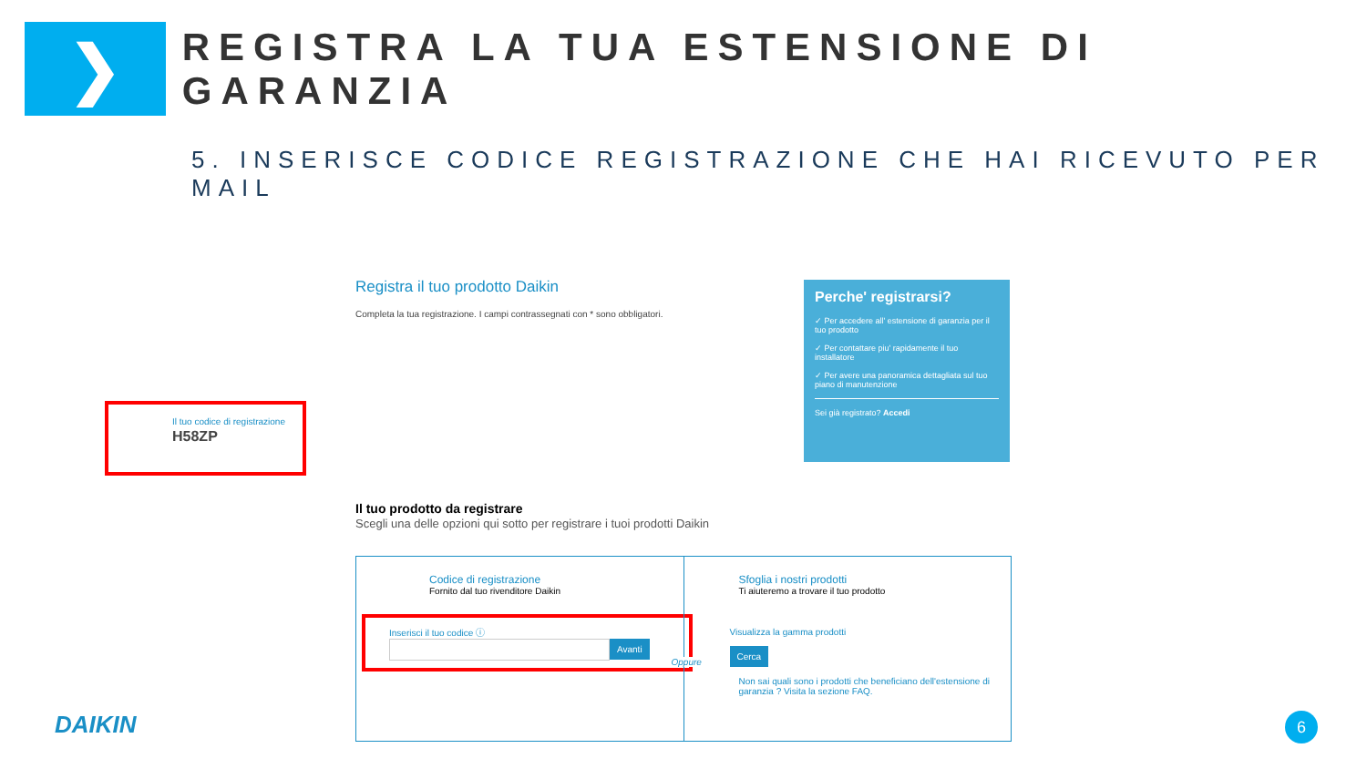❯
REGISTRA LA TUA ESTENSIONE DI GARANZIA
5. INSERISCE CODICE REGISTRAZIONE CHE HAI RICEVUTO PER MAIL
Registra il tuo prodotto Daikin
Completa la tua registrazione. I campi contrassegnati con * sono obbligatori.
Perche' registrarsi?
✓ Per accedere all' estensione di garanzia per il tuo prodotto
✓ Per contattare piu' rapidamente il tuo installatore
✓ Per avere una panoramica dettagliata sul tuo piano di manutenzione
Sei già registrato? Accedi
Il tuo codice di registrazione
H58ZP
Il tuo prodotto da registrare
Scegli una delle opzioni qui sotto per registrare i tuoi prodotti Daikin
Codice di registrazione
Fornito dal tuo rivenditore Daikin
Inserisci il tuo codice ⓘ
Avanti
Sfoglia i nostri prodotti
Ti aiuteremo a trovare il tuo prodotto
Visualizza la gamma prodotti
Cerca
Non sai quali sono i prodotti che beneficiano dell'estensione di garanzia ? Visita la sezione FAQ.
Oppure
DAIKIN 6